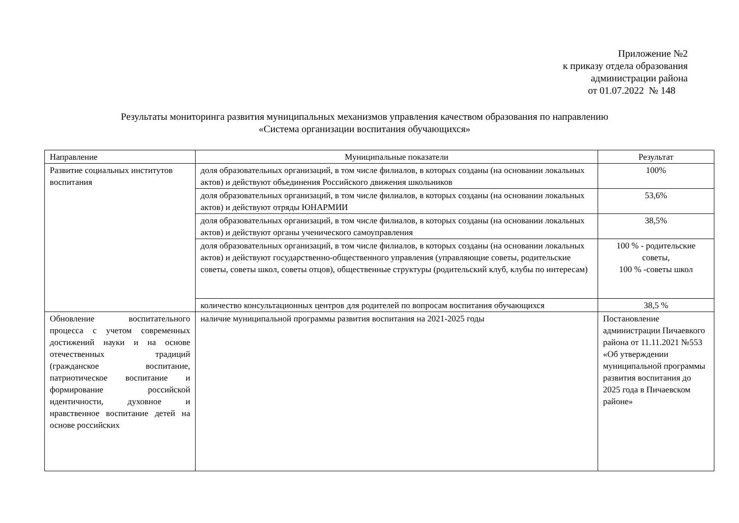Приложение №2
к приказу отдела образования
администрации района
от 01.07.2022 № 148
Результаты мониторинга развития муниципальных механизмов управления качеством образования по направлению
«Система организации воспитания обучающихся»
| Направление | Муниципальные показатели | Результат |
| --- | --- | --- |
| Развитие социальных институтов воспитания | доля образовательных организаций, в том числе филиалов, в которых созданы (на основании локальных актов) и действуют объединения Российского движения школьников | 100% |
| | доля образовательных организаций, в том числе филиалов, в которых созданы (на основании локальных актов) и действуют отряды ЮНАРМИИ | 53,6% |
| | доля образовательных организаций, в том числе филиалов, в которых созданы (на основании локальных актов) и действуют органы ученического самоуправления | 38,5% |
| | доля образовательных организаций, в том числе филиалов, в которых созданы (на основании локальных актов) и действуют государственно-общественного управления (управляющие советы, родительские советы, советы школ, советы отцов), общественные структуры (родительский клуб, клубы по интересам) | 100 % - родительские советы, 100 % -советы школ |
| | количество консультационных центров для родителей по вопросам воспитания обучающихся | 38,5 % |
| Обновление воспитательного процесса с учетом современных достижений науки и на основе отечественных традиций (гражданское воспитание, патриотическое воспитание и формирование российской идентичности, духовное и нравственное воспитание детей на основе российских | наличие муниципальной программы развития воспитания на 2021-2025 годы | Постановление администрации Пичаевкого района от 11.11.2021 №553 «Об утверждении муниципальной программы развития воспитания до 2025 года в Пичаевском районе» |